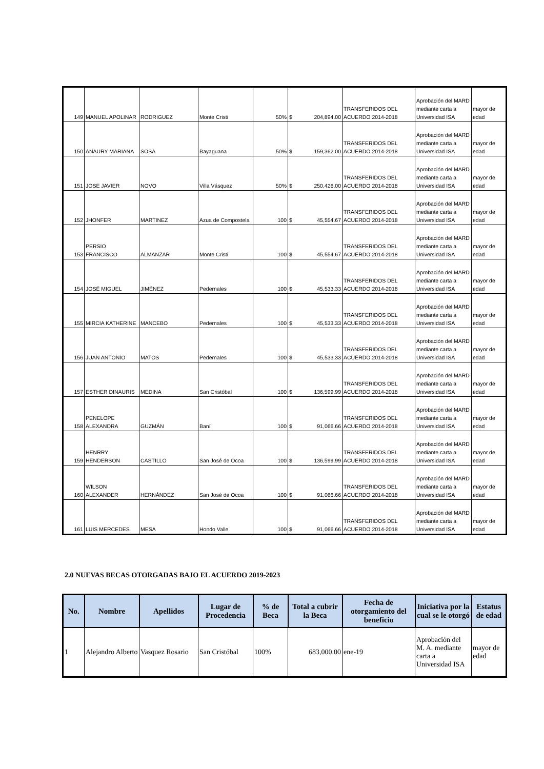| 149 | MANUEL APOLINAR | RODRIGUEZ | Monte Cristi | 50% | $ 204,894.00 | TRANSFERIDOS DEL ACUERDO 2014-2018 | Aprobación del MARD mediante carta a Universidad ISA | mayor de edad |
| 150 | ANAURY MARIANA | SOSA | Bayaguana | 50% | $ 159,362.00 | TRANSFERIDOS DEL ACUERDO 2014-2018 | Aprobación del MARD mediante carta a Universidad ISA | mayor de edad |
| 151 | JOSE JAVIER | NOVO | Villa Vásquez | 50% | $ 250,426.00 | TRANSFERIDOS DEL ACUERDO 2014-2018 | Aprobación del MARD mediante carta a Universidad ISA | mayor de edad |
| 152 | JHONFER | MARTINEZ | Azua de Compostela | 100 | $ 45,554.67 | TRANSFERIDOS DEL ACUERDO 2014-2018 | Aprobación del MARD mediante carta a Universidad ISA | mayor de edad |
| 153 | PERSIO FRANCISCO | ALMANZAR | Monte Cristi | 100 | $ 45,554.67 | TRANSFERIDOS DEL ACUERDO 2014-2018 | Aprobación del MARD mediante carta a Universidad ISA | mayor de edad |
| 154 | JOSÉ MIGUEL | JIMÉNEZ | Pedernales | 100 | $ 45,533.33 | TRANSFERIDOS DEL ACUERDO 2014-2018 | Aprobación del MARD mediante carta a Universidad ISA | mayor de edad |
| 155 | MIRCIA KATHERINE | MANCEBO | Pedernales | 100 | $ 45,533.33 | TRANSFERIDOS DEL ACUERDO 2014-2018 | Aprobación del MARD mediante carta a Universidad ISA | mayor de edad |
| 156 | JUAN ANTONIO | MATOS | Pedernales | 100 | $ 45,533.33 | TRANSFERIDOS DEL ACUERDO 2014-2018 | Aprobación del MARD mediante carta a Universidad ISA | mayor de edad |
| 157 | ESTHER DINAURIS | MEDINA | San Cristóbal | 100 | $ 136,599.99 | TRANSFERIDOS DEL ACUERDO 2014-2018 | Aprobación del MARD mediante carta a Universidad ISA | mayor de edad |
| 158 | PENELOPE ALEXANDRA | GUZMÁN | Baní | 100 | $ 91,066.66 | TRANSFERIDOS DEL ACUERDO 2014-2018 | Aprobación del MARD mediante carta a Universidad ISA | mayor de edad |
| 159 | HENRRY HENDERSON | CASTILLO | San José de Ocoa | 100 | $ 136,599.99 | TRANSFERIDOS DEL ACUERDO 2014-2018 | Aprobación del MARD mediante carta a Universidad ISA | mayor de edad |
| 160 | WILSON ALEXANDER | HERNÁNDEZ | San José de Ocoa | 100 | $ 91,066.66 | TRANSFERIDOS DEL ACUERDO 2014-2018 | Aprobación del MARD mediante carta a Universidad ISA | mayor de edad |
| 161 | LUIS MERCEDES | MESA | Hondo Valle | 100 | $ 91,066.66 | TRANSFERIDOS DEL ACUERDO 2014-2018 | Aprobación del MARD mediante carta a Universidad ISA | mayor de edad |
2.0 NUEVAS BECAS OTORGADAS BAJO EL ACUERDO 2019-2023
| No. | Nombre | Apellidos | Lugar de Procedencia | % de Beca | Total a cubrir la Beca | Fecha de otorgamiento del beneficio | Iniciativa por la cual se le otorgó | Estatus de edad |
| --- | --- | --- | --- | --- | --- | --- | --- | --- |
| 1 | Alejandro Alberto | Vasquez Rosario | San Cristóbal | 100% | 683,000.00 | ene-19 | Aprobación del M. A. mediante carta a Universidad ISA | mayor de edad |